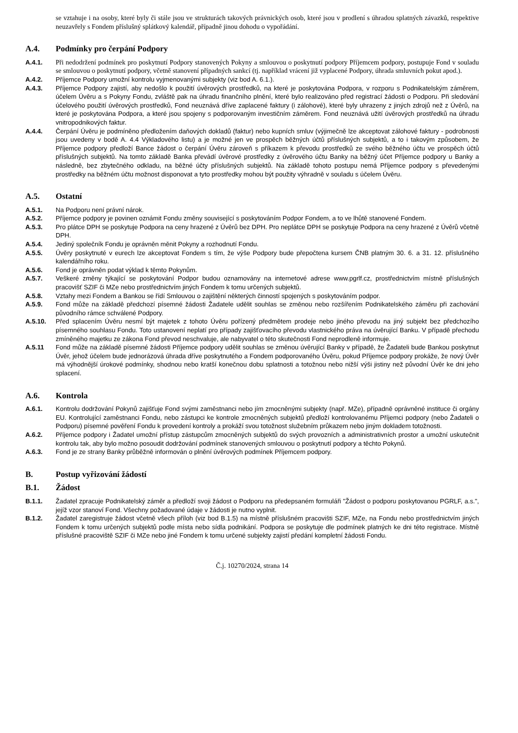se vztahuje i na osoby, které byly či stále jsou ve strukturách takových právnických osob, které jsou v prodlení s úhradou splatných závazků, respektive neuzavřely s Fondem příslušný splátkový kalendář, případně jinou dohodu o vypořádání.
A.4. Podmínky pro čerpání Podpory
A.4.1. Při nedodržení podmínek pro poskytnutí Podpory stanovených Pokyny a smlouvou o poskytnutí podpory Příjemcem podpory, postupuje Fond v souladu se smlouvou o poskytnutí podpory, včetně stanovení případných sankcí (tj. například vrácení již vyplacené Podpory, úhrada smluvních pokut apod.).
A.4.2. Příjemce Podpory umožní kontrolu vyjmenovanými subjekty (viz bod A. 6.1.).
A.4.3. Příjemce Podpory zajistí, aby nedošlo k použití úvěrových prostředků, na které je poskytována Podpora, v rozporu s Podnikatelským záměrem, účelem Úvěru a s Pokyny Fondu, zvláště pak na úhradu finančního plnění, které bylo realizováno před registrací žádosti o Podporu. Při sledování účelového použití úvěrových prostředků, Fond neuznává dříve zaplacené faktury (i zálohové), které byly uhrazeny z jiných zdrojů než z Úvěrů, na které je poskytována Podpora, a které jsou spojeny s podporovaným investičním záměrem. Fond neuznává užití úvěrových prostředků na úhradu vnitropodnikových faktur.
A.4.4. Čerpání Úvěru je podmíněno předložením daňových dokladů (faktur) nebo kupních smluv (výjimečně lze akceptovat zálohové faktury - podrobnosti jsou uvedeny v bodě A. 4.4 Výkladového listu) a je možné jen ve prospěch běžných účtů příslušných subjektů, a to i takovým způsobem, že Příjemce podpory předloží Bance žádost o čerpání Úvěru zároveň s příkazem k převodu prostředků ze svého běžného účtu ve prospěch účtů příslušných subjektů. Na tomto základě Banka převádí úvěrové prostředky z úvěrového účtu Banky na běžný účet Příjemce podpory u Banky a následně, bez zbytečného odkladu, na běžné účty příslušných subjektů. Na základě tohoto postupu nemá Příjemce podpory s převedenými prostředky na běžném účtu možnost disponovat a tyto prostředky mohou být použity výhradně v souladu s účelem Úvěru.
A.5. Ostatní
A.5.1. Na Podporu není právní nárok.
A.5.2. Příjemce podpory je povinen oznámit Fondu změny související s poskytováním Podpor Fondem, a to ve lhůtě stanovené Fondem.
A.5.3. Pro plátce DPH se poskytuje Podpora na ceny hrazené z Úvěrů bez DPH. Pro neplátce DPH se poskytuje Podpora na ceny hrazené z Úvěrů včetně DPH.
A.5.4. Jediný společník Fondu je oprávněn měnit Pokyny a rozhodnutí Fondu.
A.5.5. Úvěry poskytnuté v eurech lze akceptovat Fondem s tím, že výše Podpory bude přepočtena kursem ČNB platným 30. 6. a 31. 12. příslušného kalendářního roku.
A.5.6. Fond je oprávněn podat výklad k těmto Pokynům.
A.5.7. Veškeré změny týkající se poskytování Podpor budou oznamovány na internetové adrese www.pgrlf.cz, prostřednictvím místně příslušných pracovišť SZIF či MZe nebo prostřednictvím jiných Fondem k tomu určených subjektů.
A.5.8. Vztahy mezi Fondem a Bankou se řídí Smlouvou o zajištění některých činností spojených s poskytováním podpor.
A.5.9. Fond může na základě předchozí písemné žádosti Žadatele udělit souhlas se změnou nebo rozšířením Podnikatelského záměru při zachování původního rámce schválené Podpory.
A.5.10. Před splacením Úvěru nesmí být majetek z tohoto Úvěru pořízený předmětem prodeje nebo jiného převodu na jiný subjekt bez předchozího písemného souhlasu Fondu. Toto ustanovení neplatí pro případy zajišťovacího převodu vlastnického práva na úvěrující Banku. V případě přechodu zmíněného majetku ze zákona Fond převod neschvaluje, ale nabyvatel o této skutečnosti Fond neprodleně informuje.
A.5.11 Fond může na základě písemné žádosti Příjemce podpory udělit souhlas se změnou úvěrující Banky v případě, že Žadateli bude Bankou poskytnut Úvěr, jehož účelem bude jednorázová úhrada dříve poskytnutého a Fondem podporovaného Úvěru, pokud Příjemce podpory prokáže, že nový Úvěr má výhodnější úrokové podmínky, shodnou nebo kratší konečnou dobu splatnosti a totožnou nebo nižší výši jistiny než původní Úvěr ke dni jeho splacení.
A.6. Kontrola
A.6.1. Kontrolu dodržování Pokynů zajišťuje Fond svými zaměstnanci nebo jím zmocněnými subjekty (např. MZe), případně oprávněné instituce či orgány EU. Kontrolující zaměstnanci Fondu, nebo zástupci ke kontrole zmocněných subjektů předloží kontrolovanému Příjemci podpory (nebo Žadateli o Podporu) písemné pověření Fondu k provedení kontroly a prokáží svou totožnost služebním průkazem nebo jiným dokladem totožnosti.
A.6.2. Příjemce podpory i Žadatel umožní přístup zástupcům zmocněných subjektů do svých provozních a administrativních prostor a umožní uskutečnit kontrolu tak, aby bylo možno posoudit dodržování podmínek stanovených smlouvou o poskytnutí podpory a těchto Pokynů.
A.6.3. Fond je ze strany Banky průběžně informován o plnění úvěrových podmínek Příjemcem podpory.
B. Postup vyřizování žádostí
B.1. Žádost
B.1.1. Žadatel zpracuje Podnikatelský záměr a předloží svoji žádost o Podporu na předepsaném formuláři "Žádost o podporu poskytovanou PGRLF, a.s.", jejíž vzor stanoví Fond. Všechny požadované údaje v žádosti je nutno vyplnit.
B.1.2. Žadatel zaregistruje žádost včetně všech příloh (viz bod B.1.5) na místně příslušném pracovišti SZIF, MZe, na Fondu nebo prostřednictvím jiných Fondem k tomu určených subjektů podle místa nebo sídla podnikání. Podpora se poskytuje dle podmínek platných ke dni této registrace. Místně příslušné pracoviště SZIF či MZe nebo jiné Fondem k tomu určené subjekty zajistí předání kompletní žádosti Fondu.
Č.j. 10270/2024, strana 14